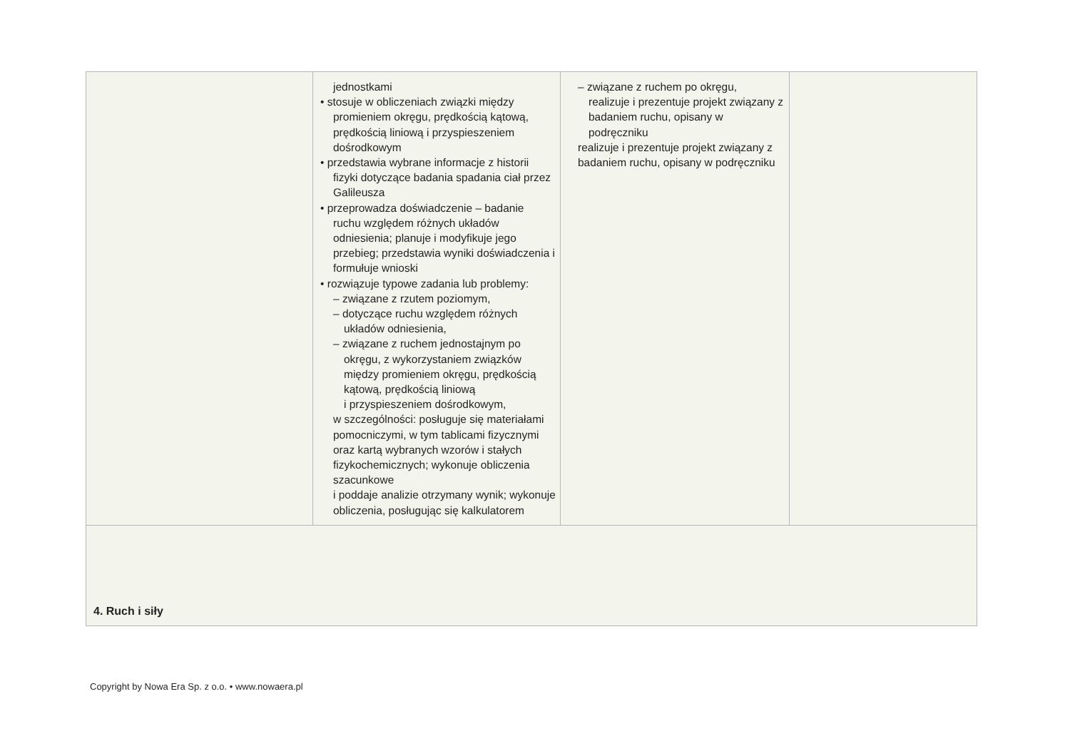| | jednostkami • stosuje w obliczeniach związki między promieniem okręgu, prędkością kątową, prędkością liniową i przyspieszeniem dośrodkowym • przedstawia wybrane informacje z historii fizyki dotyczące badania spadania ciał przez Galileusza • przeprowadza doświadczenie – badanie ruchu względem różnych układów odniesienia; planuje i modyfikuje jego przebieg; przedstawia wyniki doświadczenia i formułuje wnioski • rozwiązuje typowe zadania lub problemy: – związane z rzutem poziomym, – dotyczące ruchu względem różnych układów odniesienia, – związane z ruchem jednostajnym po okręgu, z wykorzystaniem związków między promieniem okręgu, prędkością kątową, prędkością liniową i przyspieszeniem dośrodkowym, w szczególności: posługuje się materiałami pomocniczymi, w tym tablicami fizycznymi oraz kartą wybranych wzorów i stałych fizykochemicznych; wykonuje obliczenia szacunkowe i poddaje analizie otrzymany wynik; wykonuje obliczenia, posługując się kalkulatorem | – związane z ruchem po okręgu, realizuje i prezentuje projekt związany z badaniem ruchu, opisany w podręczniku realizuje i prezentuje projekt związany z badaniem ruchu, opisany w podręczniku | |
| 4. Ruch i siły | | | |
Copyright by Nowa Era Sp. z o.o. • www.nowaera.pl